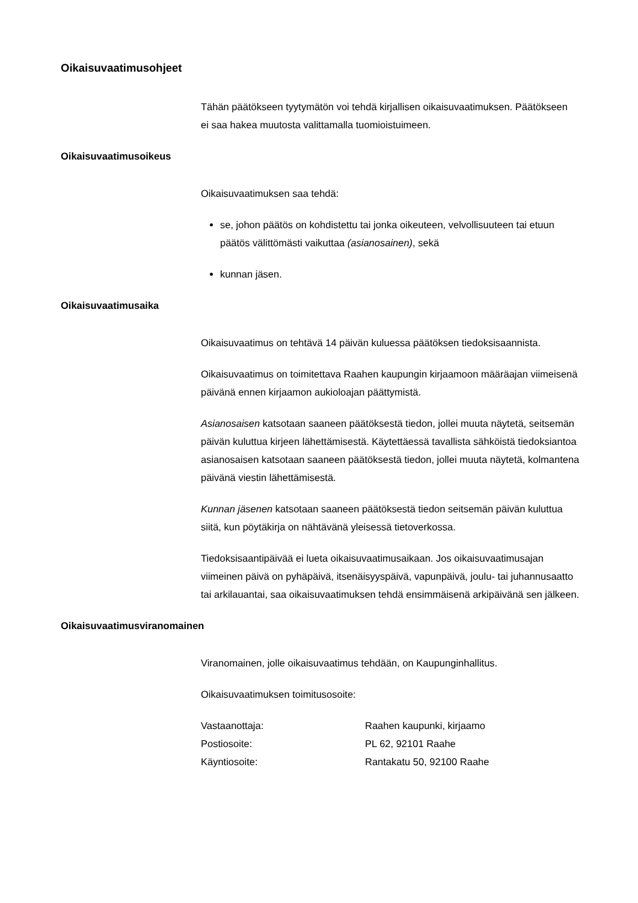Oikaisuvaatimusohjeet
Tähän päätökseen tyytymätön voi tehdä kirjallisen oikaisuvaatimuksen. Päätökseen ei saa hakea muutosta valittamalla tuomioistuimeen.
Oikaisuvaatimusoikeus
Oikaisuvaatimuksen saa tehdä:
se, johon päätös on kohdistettu tai jonka oikeuteen, velvollisuuteen tai etuun päätös välittömästi vaikuttaa (asianosainen), sekä
kunnan jäsen.
Oikaisuvaatimusaika
Oikaisuvaatimus on tehtävä 14 päivän kuluessa päätöksen tiedoksisaannista.
Oikaisuvaatimus on toimitettava Raahen kaupungin kirjaamoon määräajan viimeisenä päivänä ennen kirjaamon aukioloajan päättymistä.
Asianosaisen katsotaan saaneen päätöksestä tiedon, jollei muuta näytetä, seitsemän päivän kuluttua kirjeen lähettämisestä. Käytettäessä tavallista sähköistä tiedoksiantoa asianosaisen katsotaan saaneen päätöksestä tiedon, jollei muuta näytetä, kolmantena päivänä viestin lähettämisestä.
Kunnan jäsenen katsotaan saaneen päätöksestä tiedon seitsemän päivän kuluttua siitä, kun pöytäkirja on nähtävänä yleisessä tietoverkossa.
Tiedoksisaantipäivää ei lueta oikaisuvaatimusaikaan. Jos oikaisuvaatimusajan viimeinen päivä on pyhäpäivä, itsenäisyyspäivä, vapunpäivä, joulu- tai juhannusaatto tai arkilauantai, saa oikaisuvaatimuksen tehdä ensimmäisenä arkipäivänä sen jälkeen.
Oikaisuvaatimusviranomainen
Viranomainen, jolle oikaisuvaatimus tehdään, on Kaupunginhallitus.
Oikaisuvaatimuksen toimitusosoite:
| Vastaanottaja: | Raahen kaupunki, kirjaamo |
| Postiosoite: | PL 62, 92101 Raahe |
| Käyntiosoite: | Rantakatu 50, 92100 Raahe |